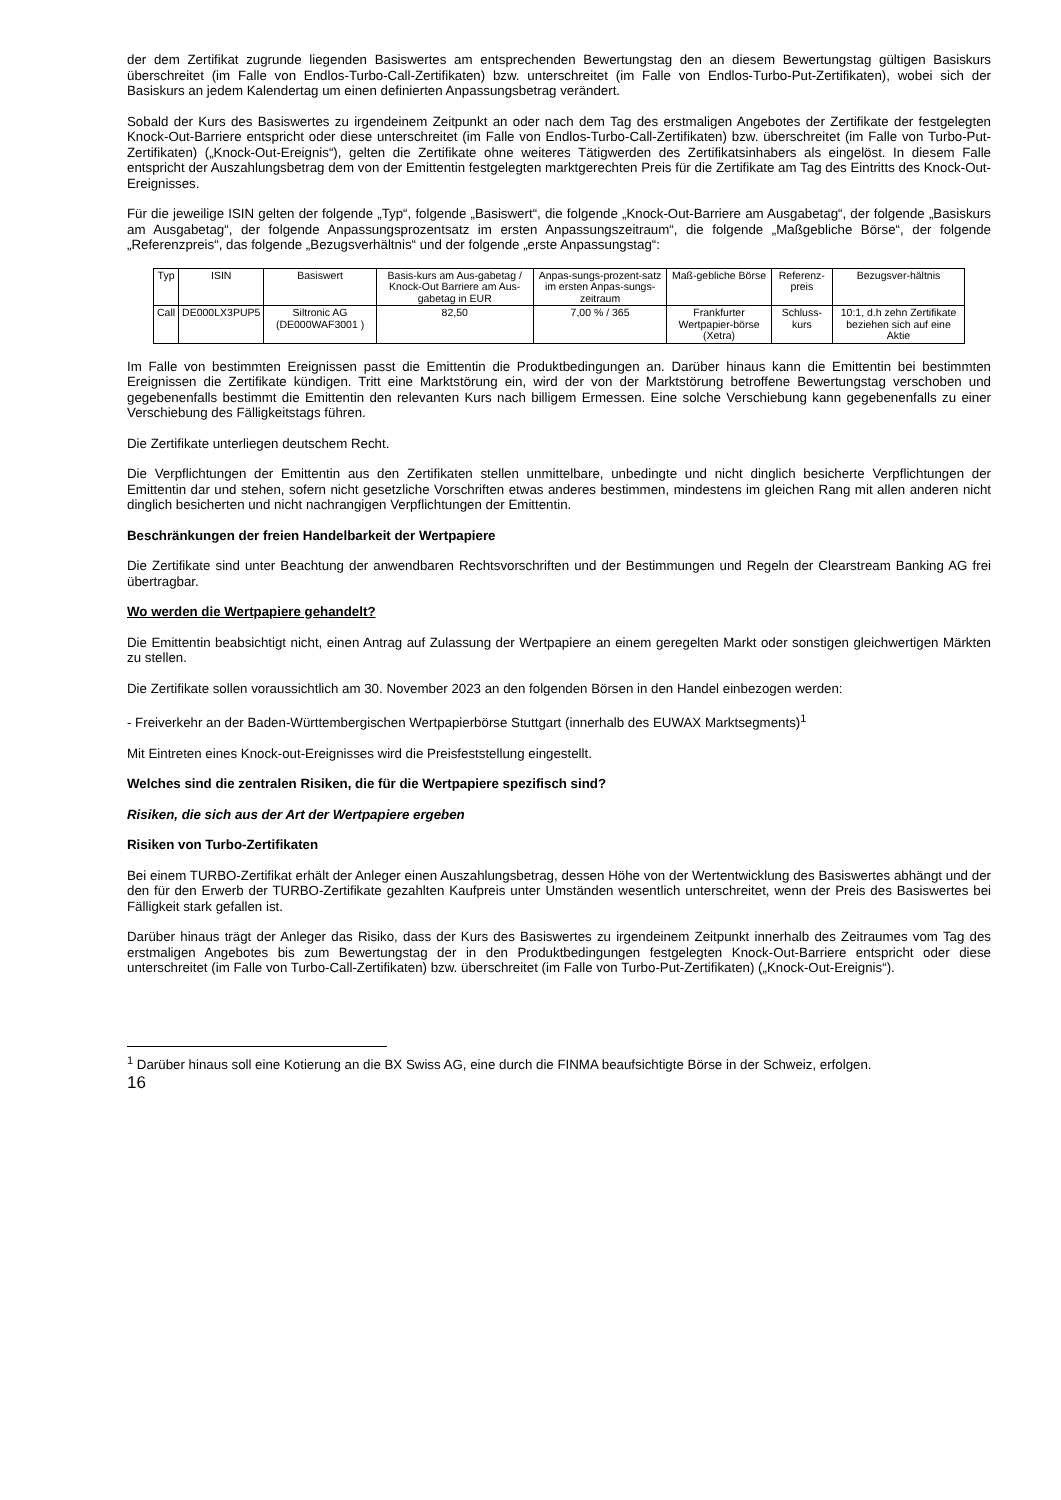der dem Zertifikat zugrunde liegenden Basiswertes am entsprechenden Bewertungstag den an diesem Bewertungstag gültigen Basiskurs überschreitet (im Falle von Endlos-Turbo-Call-Zertifikaten) bzw. unterschreitet (im Falle von Endlos-Turbo-Put-Zertifikaten), wobei sich der Basiskurs an jedem Kalendertag um einen definierten Anpassungsbetrag verändert.
Sobald der Kurs des Basiswertes zu irgendeinem Zeitpunkt an oder nach dem Tag des erstmaligen Angebotes der Zertifikate der festgelegten Knock-Out-Barriere entspricht oder diese unterschreitet (im Falle von Endlos-Turbo-Call-Zertifikaten) bzw. überschreitet (im Falle von Turbo-Put-Zertifikaten) („Knock-Out-Ereignis“), gelten die Zertifikate ohne weiteres Tätigwerden des Zertifikatsinhabers als eingelöst. In diesem Falle entspricht der Auszahlungsbetrag dem von der Emittentin festgelegten marktgerechten Preis für die Zertifikate am Tag des Eintritts des Knock-Out-Ereignisses.
Für die jeweilige ISIN gelten der folgende „Typ“, folgende „Basiswert“, die folgende „Knock-Out-Barriere am Ausgabetag“, der folgende „Basiskurs am Ausgabetag“, der folgende Anpassungsprozentsatz im ersten Anpassungszeitraum“, die folgende „Maßgebliche Börse“, der folgende „Referenzpreis“, das folgende „Bezugsverhältnis“ und der folgende „erste Anpassungstag“:
| Typ | ISIN | Basiswert | Basis-kurs am Aus-gabetag / Knock-Out Barriere am Aus-gabetag in EUR | Anpas-sungs-prozent-satz im ersten Anpas-sungs-zeitraum | Maß-gebliche Börse | Referenz-preis | Bezugsver-hältnis |
| --- | --- | --- | --- | --- | --- | --- | --- |
| Call | DE000LX3PUP5 | Siltronic AG (DE000WAF3001 ) | 82,50 | 7,00 % / 365 | Frankfurter Wertpapier-börse (Xetra) | Schluss-kurs | 10:1, d.h zehn Zertifikate beziehen sich auf eine Aktie |
Im Falle von bestimmten Ereignissen passt die Emittentin die Produktbedingungen an. Darüber hinaus kann die Emittentin bei bestimmten Ereignissen die Zertifikate kündigen. Tritt eine Marktstörung ein, wird der von der Marktstörung betroffene Bewertungstag verschoben und gegebenenfalls bestimmt die Emittentin den relevanten Kurs nach billigem Ermessen. Eine solche Verschiebung kann gegebenenfalls zu einer Verschiebung des Fälligkeitstags führen.
Die Zertifikate unterliegen deutschem Recht.
Die Verpflichtungen der Emittentin aus den Zertifikaten stellen unmittelbare, unbedingte und nicht dinglich besicherte Verpflichtungen der Emittentin dar und stehen, sofern nicht gesetzliche Vorschriften etwas anderes bestimmen, mindestens im gleichen Rang mit allen anderen nicht dinglich besicherten und nicht nachrangigen Verpflichtungen der Emittentin.
Beschränkungen der freien Handelbarkeit der Wertpapiere
Die Zertifikate sind unter Beachtung der anwendbaren Rechtsvorschriften und der Bestimmungen und Regeln der Clearstream Banking AG frei übertragbar.
Wo werden die Wertpapiere gehandelt?
Die Emittentin beabsichtigt nicht, einen Antrag auf Zulassung der Wertpapiere an einem geregelten Markt oder sonstigen gleichwertigen Märkten zu stellen.
Die Zertifikate sollen voraussichtlich am 30. November 2023 an den folgenden Börsen in den Handel einbezogen werden:
- Freiverkehr an der Baden-Württembergischen Wertpapierbörse Stuttgart (innerhalb des EUWAX Marktsegments)<sup>1</sup>
Mit Eintreten eines Knock-out-Ereignisses wird die Preisfeststellung eingestellt.
Welches sind die zentralen Risiken, die für die Wertpapiere spezifisch sind?
Risiken, die sich aus der Art der Wertpapiere ergeben
Risiken von Turbo-Zertifikaten
Bei einem TURBO-Zertifikat erhält der Anleger einen Auszahlungsbetrag, dessen Höhe von der Wertentwicklung des Basiswertes abhängt und der den für den Erwerb der TURBO-Zertifikate gezahlten Kaufpreis unter Umständen wesentlich unterschreitet, wenn der Preis des Basiswertes bei Fälligkeit stark gefallen ist.
Darüber hinaus trägt der Anleger das Risiko, dass der Kurs des Basiswertes zu irgendeinem Zeitpunkt innerhalb des Zeitraumes vom Tag des erstmaligen Angebotes bis zum Bewertungstag der in den Produktbedingungen festgelegten Knock-Out-Barriere entspricht oder diese unterschreitet (im Falle von Turbo-Call-Zertifikaten) bzw. überschreitet (im Falle von Turbo-Put-Zertifikaten) („Knock-Out-Ereignis“).
<sup>1</sup> Darüber hinaus soll eine Kotierung an die BX Swiss AG, eine durch die FINMA beaufsichtigte Börse in der Schweiz, erfolgen.
16